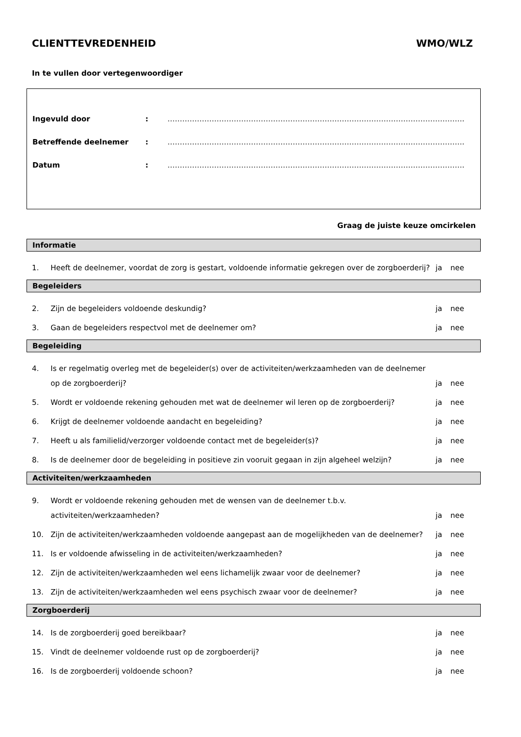CLIENTTEVREDENHEID WMO/WLZ
In te vullen door vertegenwoordiger
Ingevuld door: ………………………………………………………………………………………………………….
Betreffende deelnemer: ………………………………………………………………………………………………………….
Datum: ………………………………………………………………………………………………………….
Graag de juiste keuze omcirkelen
Informatie
1. Heeft de deelnemer, voordat de zorg is gestart, voldoende informatie gekregen over de zorgboerderij? ja nee
Begeleiders
2. Zijn de begeleiders voldoende deskundig? ja nee
3. Gaan de begeleiders respectvol met de deelnemer om? ja nee
Begeleiding
4. Is er regelmatig overleg met de begeleider(s) over de activiteiten/werkzaamheden van de deelnemer op de zorgboerderij? ja nee
5. Wordt er voldoende rekening gehouden met wat de deelnemer wil leren op de zorgboerderij? ja nee
6. Krijgt de deelnemer voldoende aandacht en begeleiding? ja nee
7. Heeft u als familielid/verzorger voldoende contact met de begeleider(s)? ja nee
8. Is de deelnemer door de begeleiding in positieve zin vooruit gegaan in zijn algeheel welzijn? ja nee
Activiteiten/werkzaamheden
9. Wordt er voldoende rekening gehouden met de wensen van de deelnemer t.b.v. activiteiten/werkzaamheden? ja nee
10. Zijn de activiteiten/werkzaamheden voldoende aangepast aan de mogelijkheden van de deelnemer? ja nee
11. Is er voldoende afwisseling in de activiteiten/werkzaamheden? ja nee
12. Zijn de activiteiten/werkzaamheden wel eens lichamelijk zwaar voor de deelnemer? ja nee
13. Zijn de activiteiten/werkzaamheden wel eens psychisch zwaar voor de deelnemer? ja nee
Zorgboerderij
14. Is de zorgboerderij goed bereikbaar? ja nee
15. Vindt de deelnemer voldoende rust op de zorgboerderij? ja nee
16. Is de zorgboerderij voldoende schoon? ja nee